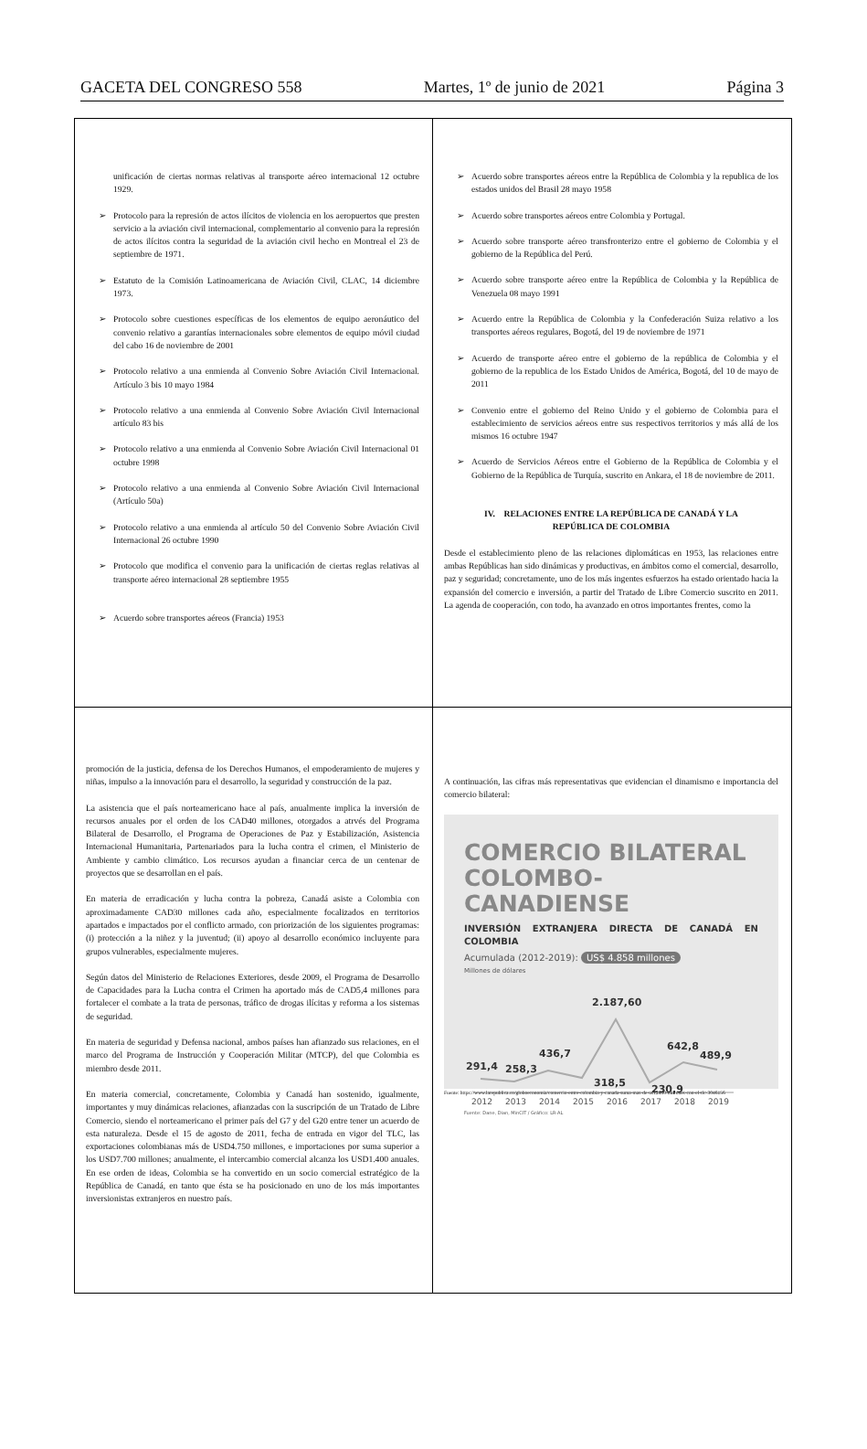GACETA DEL CONGRESO 558 Martes, 1º de junio de 2021 Página 3
unificación de ciertas normas relativas al transporte aéreo internacional 12 octubre 1929.
➢ Protocolo para la represión de actos ilícitos de violencia en los aeropuertos que presten servicio a la aviación civil internacional, complementario al convenio para la represión de actos ilícitos contra la seguridad de la aviación civil hecho en Montreal el 23 de septiembre de 1971.
➢ Estatuto de la Comisión Latinoamericana de Aviación Civil, CLAC, 14 diciembre 1973.
➢ Protocolo sobre cuestiones específicas de los elementos de equipo aeronáutico del convenio relativo a garantías internacionales sobre elementos de equipo móvil ciudad del cabo 16 de noviembre de 2001
➢ Protocolo relativo a una enmienda al Convenio Sobre Aviación Civil Internacional. Artículo 3 bis 10 mayo 1984
➢ Protocolo relativo a una enmienda al Convenio Sobre Aviación Civil Internacional artículo 83 bis
➢ Protocolo relativo a una enmienda al Convenio Sobre Aviación Civil Internacional 01 octubre 1998
➢ Protocolo relativo a una enmienda al Convenio Sobre Aviación Civil Internacional (Artículo 50a)
➢ Protocolo relativo a una enmienda al artículo 50 del Convenio Sobre Aviación Civil Internacional 26 octubre 1990
➢ Protocolo que modifica el convenio para la unificación de ciertas reglas relativas al transporte aéreo internacional 28 septiembre 1955
➢ Acuerdo sobre transportes aéreos (Francia) 1953
➢ Acuerdo sobre transportes aéreos entre la República de Colombia y la republica de los estados unidos del Brasil 28 mayo 1958
➢ Acuerdo sobre transportes aéreos entre Colombia y Portugal.
➢ Acuerdo sobre transporte aéreo transfronterizo entre el gobierno de Colombia y el gobierno de la República del Perú.
➢ Acuerdo sobre transporte aéreo entre la República de Colombia y la República de Venezuela 08 mayo 1991
➢ Acuerdo entre la República de Colombia y la Confederación Suiza relativo a los transportes aéreos regulares, Bogotá, del 19 de noviembre de 1971
➢ Acuerdo de transporte aéreo entre el gobierno de la república de Colombia y el gobierno de la republica de los Estado Unidos de América, Bogotá, del 10 de mayo de 2011
➢ Convenio entre el gobierno del Reino Unido y el gobierno de Colombia para el establecimiento de servicios aéreos entre sus respectivos territorios y más allá de los mismos 16 octubre 1947
➢ Acuerdo de Servicios Aéreos entre el Gobierno de la República de Colombia y el Gobierno de la República de Turquía, suscrito en Ankara, el 18 de noviembre de 2011.
IV. RELACIONES ENTRE LA REPÚBLICA DE CANADÁ Y LA REPÚBLICA DE COLOMBIA
Desde el establecimiento pleno de las relaciones diplomáticas en 1953, las relaciones entre ambas Repúblicas han sido dinámicas y productivas, en ámbitos como el comercial, desarrollo, paz y seguridad; concretamente, uno de los más ingentes esfuerzos ha estado orientado hacia la expansión del comercio e inversión, a partir del Tratado de Libre Comercio suscrito en 2011. La agenda de cooperación, con todo, ha avanzado en otros importantes frentes, como la
promoción de la justicia, defensa de los Derechos Humanos, el empoderamiento de mujeres y niñas, impulso a la innovación para el desarrollo, la seguridad y construcción de la paz.
La asistencia que el país norteamericano hace al país, anualmente implica la inversión de recursos anuales por el orden de los CAD40 millones, otorgados a atrvés del Programa Bilateral de Desarrollo, el Programa de Operaciones de Paz y Estabilización, Asistencia Internacional Humanitaria, Partenariados para la lucha contra el crimen, el Ministerio de Ambiente y cambio climático. Los recursos ayudan a financiar cerca de un centenar de proyectos que se desarrollan en el país.
En materia de erradicación y lucha contra la pobreza, Canadá asiste a Colombia con aproximadamente CAD30 millones cada año, especialmente focalizados en territorios apartados e impactados por el conflicto armado, con priorización de los siguientes programas: (i) protección a la niñez y la juventud; (ii) apoyo al desarrollo económico incluyente para grupos vulnerables, especialmente mujeres.
Según datos del Ministerio de Relaciones Exteriores, desde 2009, el Programa de Desarrollo de Capacidades para la Lucha contra el Crimen ha aportado más de CAD5,4 millones para fortalecer el combate a la trata de personas, tráfico de drogas ilícitas y reforma a los sistemas de seguridad.
En materia de seguridad y Defensa nacional, ambos países han afianzado sus relaciones, en el marco del Programa de Instrucción y Cooperación Militar (MTCP), del que Colombia es miembro desde 2011.
En materia comercial, concretamente, Colombia y Canadá han sostenido, igualmente, importantes y muy dinámicas relaciones, afianzadas con la suscripción de un Tratado de Libre Comercio, siendo el norteamericano el primer país del G7 y del G20 entre tener un acuerdo de esta naturaleza. Desde el 15 de agosto de 2011, fecha de entrada en vigor del TLC, las exportaciones colombianas más de USD4.750 millones, e importaciones por suma superior a los USD7.700 millones; anualmente, el intercambio comercial alcanza los USD1.400 anuales. En ese orden de ideas, Colombia se ha convertido en un socio comercial estratégico de la República de Canadá, en tanto que ésta se ha posicionado en uno de los más importantes inversionistas extranjeros en nuestro país.
A continuación, las cifras más representativas que evidencian el dinamismo e importancia del comercio bilateral:
COMERCIO BILATERAL
COLOMBO-CANADIENSE
INVERSIÓN EXTRANJERA DIRECTA DE CANADÁ EN COLOMBIA
Acumulada (2012-2019): US$ 4.858 millones
Millones de dólares
291,4
258,3
436,7
318,5
2.187,60
230,9
642,8
489,9
2012
2013
2014
2015
2016
2017
2018
2019
Fuente: Dane, Dian, MinCIT / Gráfico: LR-AL
Fuente: https://www.larepublica.co/globoeconomia/comercio-entre-colombia-y-canada-suma-mas-de-us12450-millones-con-el-tlc-3046156